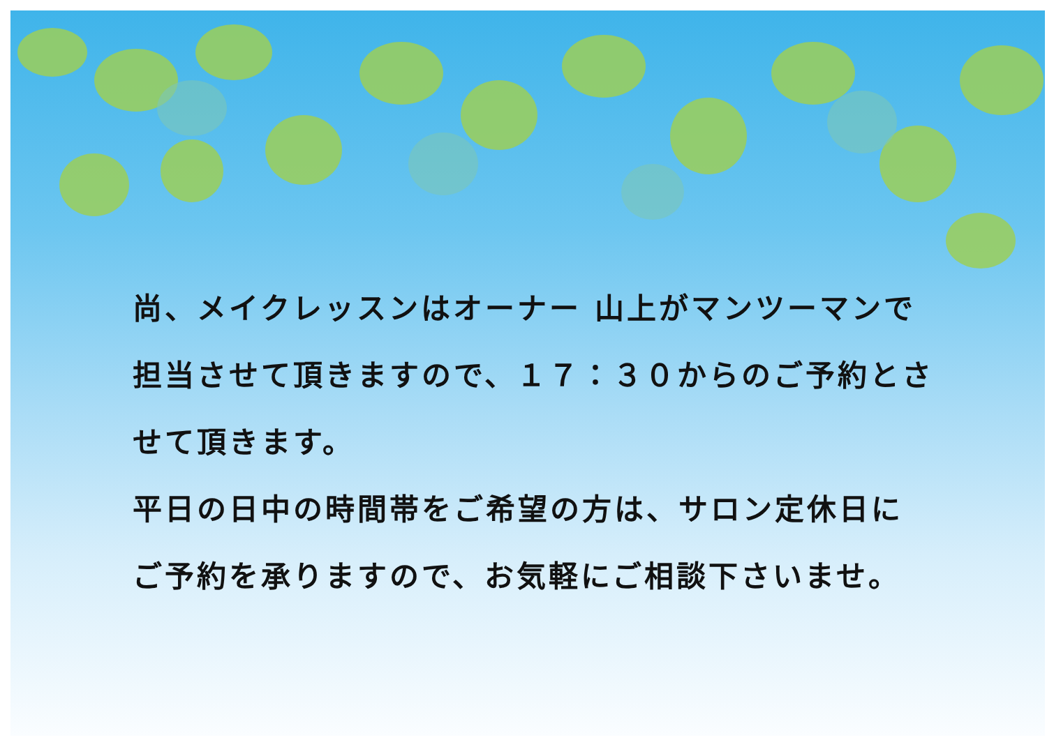尚、メイクレッスンはオーナー 山上がマンツーマンで
担当させて頂きますので、１７：３０からのご予約とさ
せて頂きます。
平日の日中の時間帯をご希望の方は、サロン定休日に
ご予約を承りますので、お気軽にご相談下さいませ。